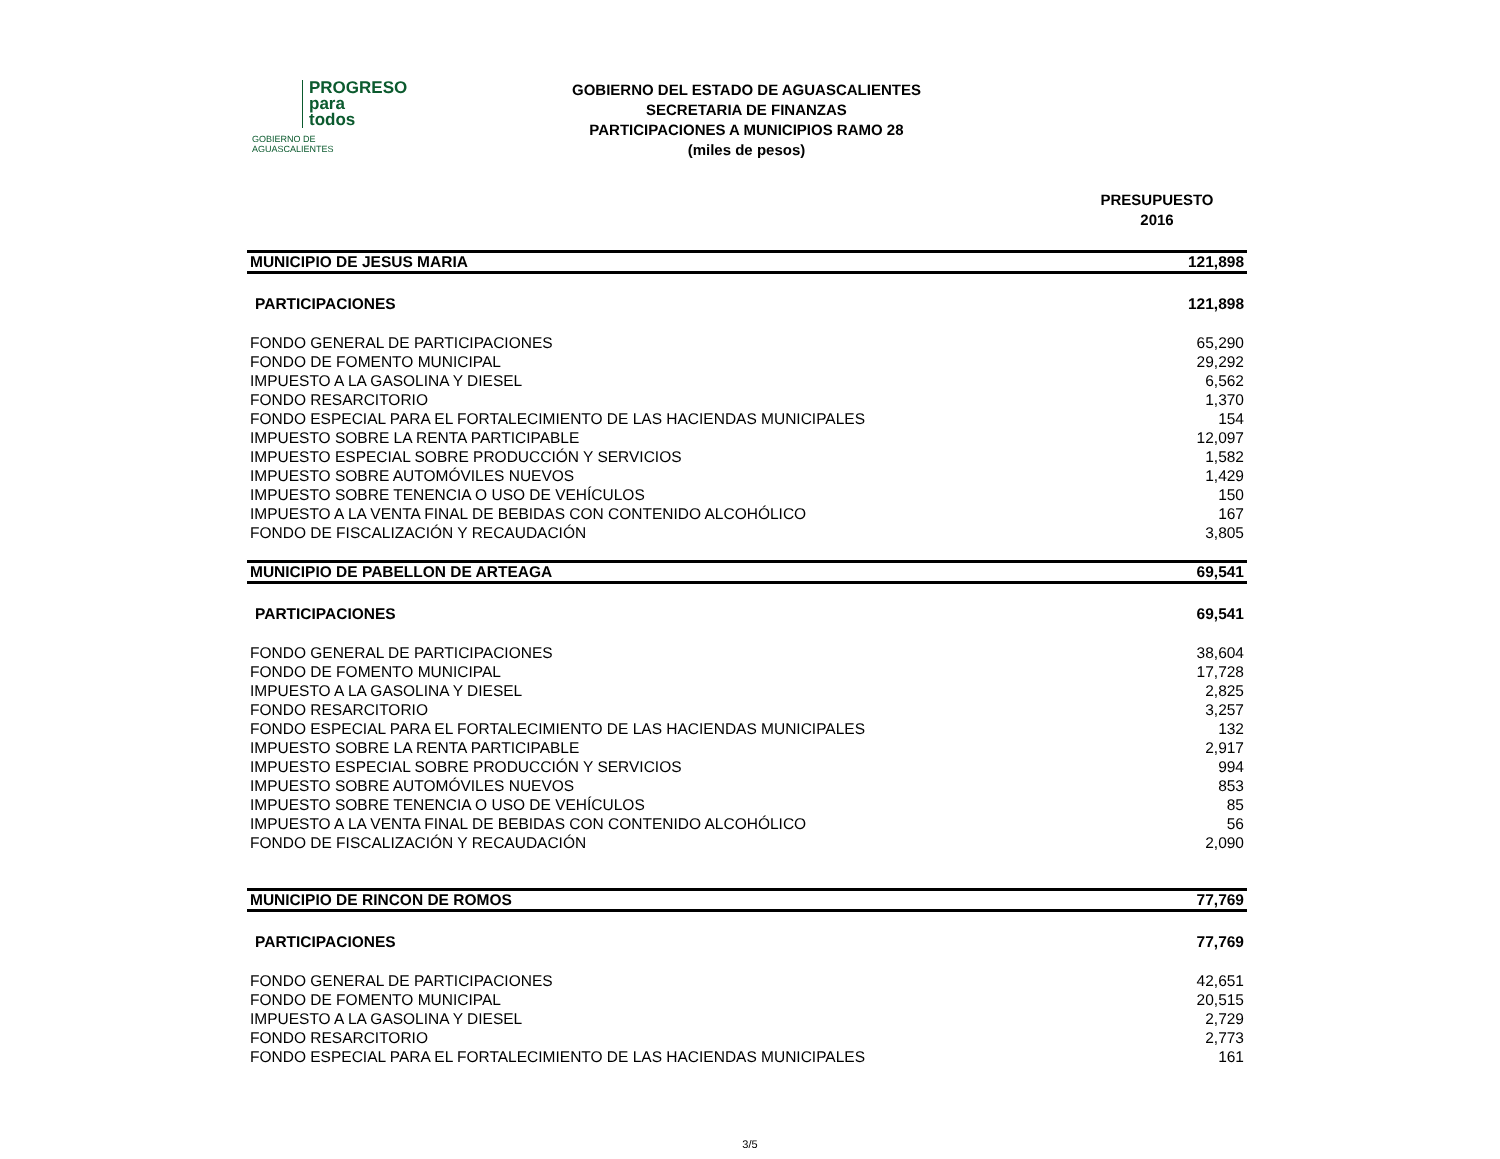PROGRESO
para
todos
GOBIERNO DE AGUASCALIENTES
GOBIERNO DEL ESTADO DE AGUASCALIENTES
SECRETARIA DE FINANZAS
PARTICIPACIONES A MUNICIPIOS RAMO 28
(miles de pesos)
PRESUPUESTO
2016
| MUNICIPIO DE JESUS MARIA | 121,898 |
| PARTICIPACIONES | 121,898 |
| FONDO GENERAL DE PARTICIPACIONES | 65,290 |
| FONDO DE FOMENTO MUNICIPAL | 29,292 |
| IMPUESTO A LA GASOLINA Y DIESEL | 6,562 |
| FONDO RESARCITORIO | 1,370 |
| FONDO ESPECIAL PARA EL FORTALECIMIENTO DE LAS HACIENDAS MUNICIPALES | 154 |
| IMPUESTO SOBRE LA RENTA PARTICIPABLE | 12,097 |
| IMPUESTO ESPECIAL SOBRE PRODUCCIÓN Y SERVICIOS | 1,582 |
| IMPUESTO SOBRE AUTOMÓVILES NUEVOS | 1,429 |
| IMPUESTO SOBRE TENENCIA O USO DE VEHÍCULOS | 150 |
| IMPUESTO A LA VENTA FINAL DE BEBIDAS CON CONTENIDO ALCOHÓLICO | 167 |
| FONDO DE FISCALIZACIÓN Y RECAUDACIÓN | 3,805 |
| MUNICIPIO DE PABELLON DE ARTEAGA | 69,541 |
| PARTICIPACIONES | 69,541 |
| FONDO GENERAL DE PARTICIPACIONES | 38,604 |
| FONDO DE FOMENTO MUNICIPAL | 17,728 |
| IMPUESTO A LA GASOLINA Y DIESEL | 2,825 |
| FONDO RESARCITORIO | 3,257 |
| FONDO ESPECIAL PARA EL FORTALECIMIENTO DE LAS HACIENDAS MUNICIPALES | 132 |
| IMPUESTO SOBRE LA RENTA PARTICIPABLE | 2,917 |
| IMPUESTO ESPECIAL SOBRE PRODUCCIÓN Y SERVICIOS | 994 |
| IMPUESTO SOBRE AUTOMÓVILES NUEVOS | 853 |
| IMPUESTO SOBRE TENENCIA O USO DE VEHÍCULOS | 85 |
| IMPUESTO A LA VENTA FINAL DE BEBIDAS CON CONTENIDO ALCOHÓLICO | 56 |
| FONDO DE FISCALIZACIÓN Y RECAUDACIÓN | 2,090 |
| MUNICIPIO DE RINCON DE ROMOS | 77,769 |
| PARTICIPACIONES | 77,769 |
| FONDO GENERAL DE PARTICIPACIONES | 42,651 |
| FONDO DE FOMENTO MUNICIPAL | 20,515 |
| IMPUESTO A LA GASOLINA Y DIESEL | 2,729 |
| FONDO RESARCITORIO | 2,773 |
| FONDO ESPECIAL PARA EL FORTALECIMIENTO DE LAS HACIENDAS MUNICIPALES | 161 |
3/5